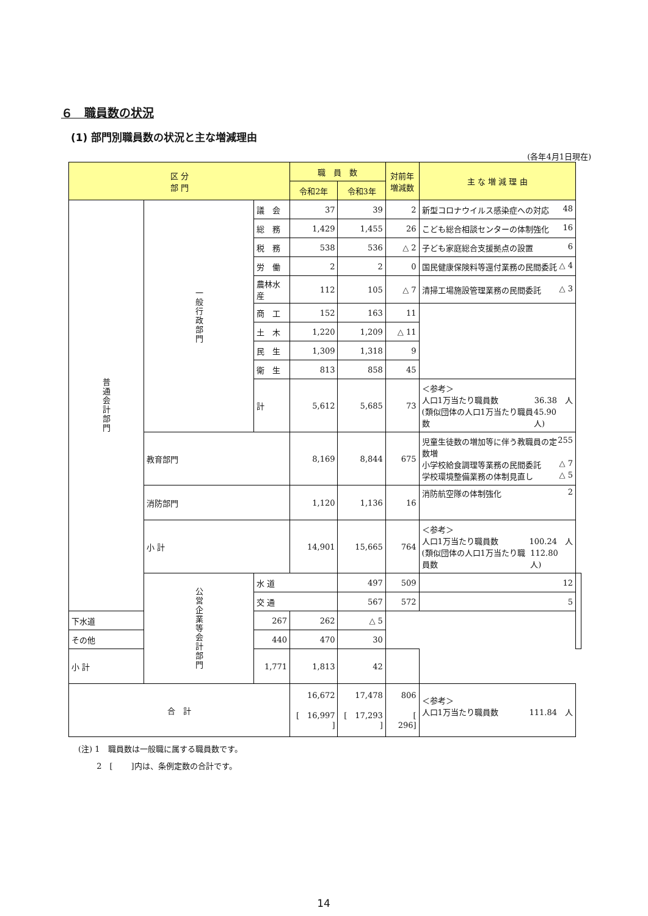６　職員数の状況
(1) 部門別職員数の状況と主な増減理由
(各年4月1日現在)
| 区 分 部 門 | | | 職 員 数 | | 対前年 増減数 | 主 な 増 減 理 由 | |
| --- | --- | --- | --- | --- | --- | --- | --- |
| | | | 令和2年 | 令和3年 | | | |
| 普通会計部門 | 一般行政部門 | 議 会 | 37 | 39 | 2 | 新型コロナウイルス感染症への対応 48 | |
| | | 総 務 | 1,429 | 1,455 | 26 | こども総合相談センターの体制強化 16 | |
| | | 税 務 | 538 | 536 | △ 2 | 子ども家庭総合支援拠点の設置 6 | |
| | | 労 働 | 2 | 2 | 0 | 国民健康保険料等還付業務の民間委託 △ 4 | |
| | | 農林水産 | 112 | 105 | △ 7 | 清掃工場施設管理業務の民間委託 △ 3 | |
| | | 商 工 | 152 | 163 | 11 | | |
| | | 土 木 | 1,220 | 1,209 | △ 11 | | |
| | | 民 生 | 1,309 | 1,318 | 9 | | |
| | | 衛 生 | 813 | 858 | 45 | | |
| | | 計 | 5,612 | 5,685 | 73 | ＜参考＞ 人口1万当たり職員数 36.38 人 (類似団体の人口1万当たり職員数 45.90 人) | |
| | 教育部門 | | 8,169 | 8,844 | 675 | 児童生徒数の増加等に伴う教職員の定数増 255 小学校給食調理等業務の民間委託 △ 7 学校環境整備業務の体制見直し △ 5 | |
| | 消防部門 | | 1,120 | 1,136 | 16 | 消防航空隊の体制強化 2 | |
| | 小 計 | | 14,901 | 15,665 | 764 | ＜参考＞ 人口1万当たり職員数 100.24 人 (類似団体の人口1万当たり職員数 112.80 人) | |
| | 公営企業等会計部門 | 水 道 | | 497 | 509 | 12 | |
| | | 交 通 | | 567 | 572 | 5 | |
| 下水道 | | 267 | 262 | △ 5 | | | |
| その他 | | 440 | 470 | 30 | | | |
| 小 計 | | 1,771 | 1,813 | 42 | | | |
| 合 計 | | | 16,672 [ 16,997 ] | 17,478 [ 17,293 ] | 806 [ 296] | ＜参考＞ 人口1万当たり職員数 111.84 人 | |
(注) 1　職員数は一般職に属する職員数です。
　　 2　[　　 ]内は、条例定数の合計です。
14